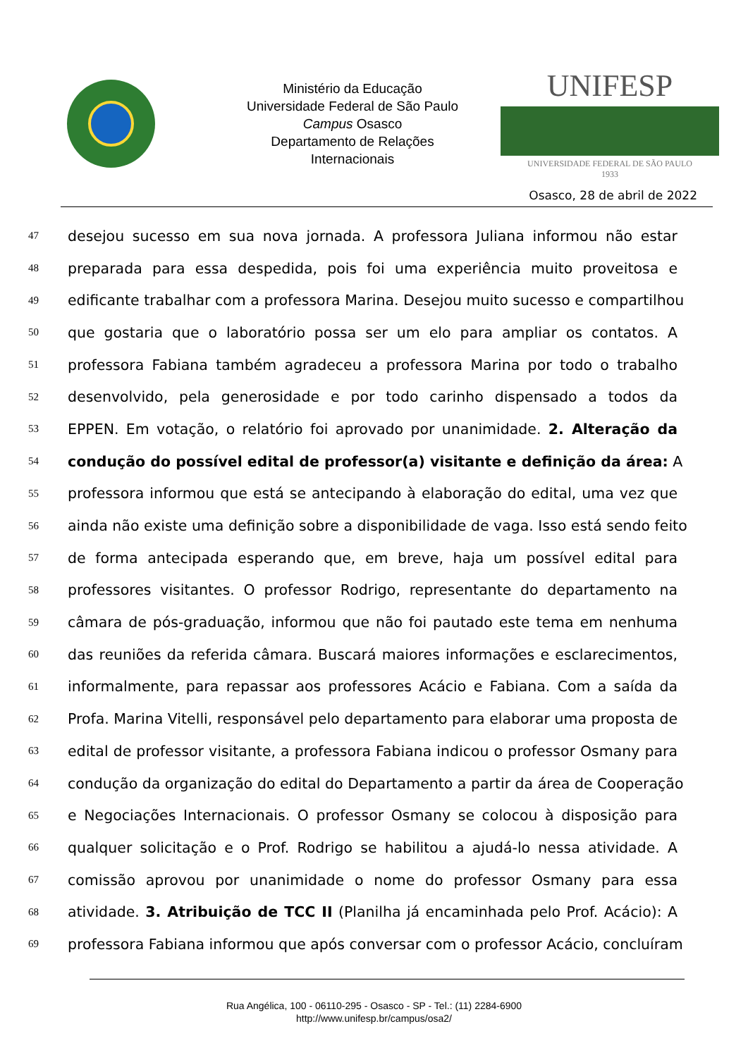Ministério da Educação
Universidade Federal de São Paulo
Campus Osasco
Departamento de Relações
Internacionais
UNIFESP
UNIVERSIDADE FEDERAL DE SÃO PAULO
1933
Osasco, 28 de abril de 2022
47 desejou sucesso em sua nova jornada. A professora Juliana informou não estar
48 preparada para essa despedida, pois foi uma experiência muito proveitosa e
49 edificante trabalhar com a professora Marina. Desejou muito sucesso e compartilhou
50 que gostaria que o laboratório possa ser um elo para ampliar os contatos. A
51 professora Fabiana também agradeceu a professora Marina por todo o trabalho
52 desenvolvido, pela generosidade e por todo carinho dispensado a todos da
53 EPPEN. Em votação, o relatório foi aprovado por unanimidade. 2. Alteração da
54 condução do possível edital de professor(a) visitante e definição da área: A
55 professora informou que está se antecipando à elaboração do edital, uma vez que
56 ainda não existe uma definição sobre a disponibilidade de vaga. Isso está sendo feito
57 de forma antecipada esperando que, em breve, haja um possível edital para
58 professores visitantes. O professor Rodrigo, representante do departamento na
59 câmara de pós-graduação, informou que não foi pautado este tema em nenhuma
60 das reuniões da referida câmara. Buscará maiores informações e esclarecimentos,
61 informalmente, para repassar aos professores Acácio e Fabiana. Com a saída da
62 Profa. Marina Vitelli, responsável pelo departamento para elaborar uma proposta de
63 edital de professor visitante, a professora Fabiana indicou o professor Osmany para
64 condução da organização do edital do Departamento a partir da área de Cooperação
65 e Negociações Internacionais. O professor Osmany se colocou à disposição para
66 qualquer solicitação e o Prof. Rodrigo se habilitou a ajudá-lo nessa atividade. A
67 comissão aprovou por unanimidade o nome do professor Osmany para essa
68 atividade. 3. Atribuição de TCC II (Planilha já encaminhada pelo Prof. Acácio): A
69 professora Fabiana informou que após conversar com o professor Acácio, concluíram
Rua Angélica, 100 - 06110-295 - Osasco - SP - Tel.: (11) 2284-6900
http://www.unifesp.br/campus/osa2/